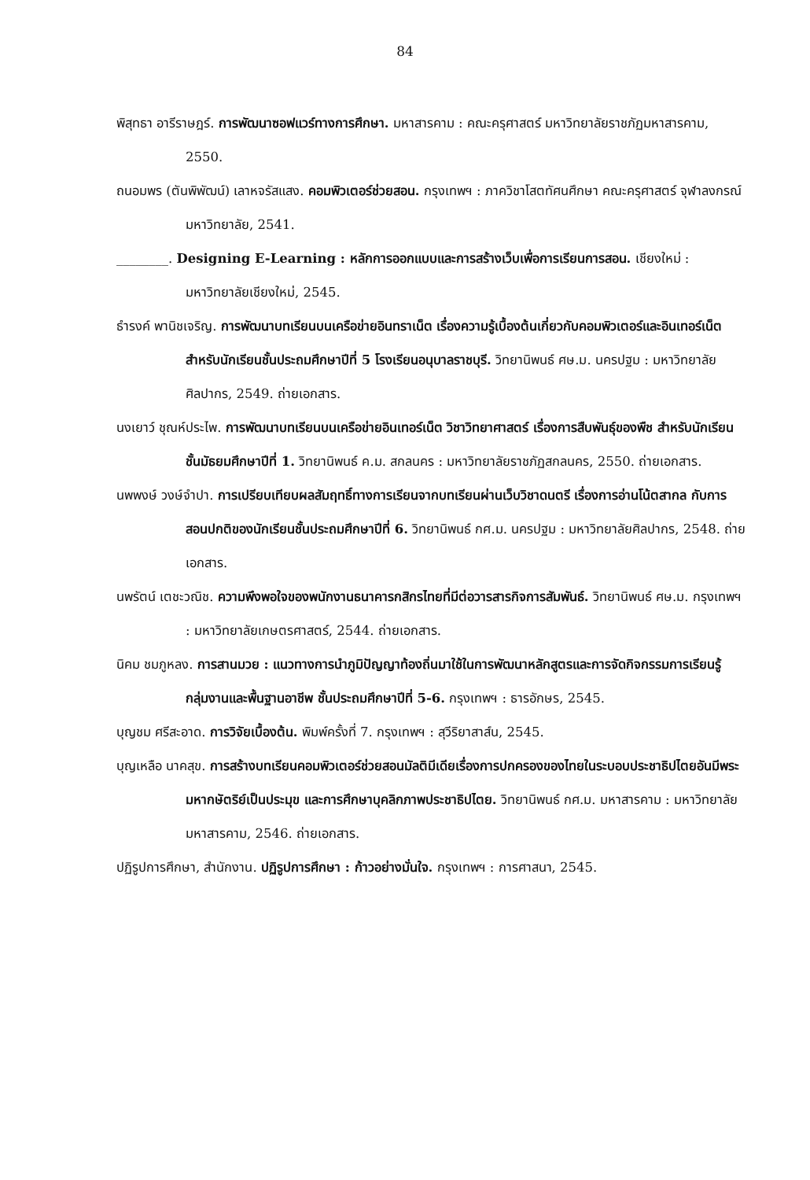84
พิสุทธา อารีราษฎร์. การพัฒนาซอฟแวร์ทางการศึกษา. มหาสารคาม : คณะครุศาสตร์ มหาวิทยาลัยราชภัฏมหาสารคาม, 2550.
ถนอมพร (ตันพิพัฒน์) เลาหจรัสแสง. คอมพิวเตอร์ช่วยสอน. กรุงเทพฯ : ภาควิชาโสตทัศนศึกษา คณะครุศาสตร์ จุฬาลงกรณ์มหาวิทยาลัย, 2541.
________. Designing E-Learning : หลักการออกแบบและการสร้างเว็บเพื่อการเรียนการสอน. เชียงใหม่ : มหาวิทยาลัยเชียงใหม่, 2545.
ธำรงค์ พานิชเจริญ. การพัฒนาบทเรียนบนเครือข่ายอินทราเน็ต เรื่องความรู้เบื้องต้นเกี่ยวกับคอมพิวเตอร์และอินเทอร์เน็ต สำหรับนักเรียนชั้นประถมศึกษาปีที่ 5 โรงเรียนอนุบาลราชบุรี. วิทยานิพนธ์ ศษ.ม. นครปฐม : มหาวิทยาลัยศิลปากร, 2549. ถ่ายเอกสาร.
นงเยาว์ ชุณห์ประไพ. การพัฒนาบทเรียนบนเครือข่ายอินเทอร์เน็ต วิชาวิทยาศาสตร์ เรื่องการสืบพันธุ์ของพืช สำหรับนักเรียนชั้นมัธยมศึกษาปีที่ 1. วิทยานิพนธ์ ค.ม. สกลนคร : มหาวิทยาลัยราชภัฏสกลนคร, 2550. ถ่ายเอกสาร.
นพพงษ์ วงษ์จำปา. การเปรียบเทียบผลสัมฤทธิ์ทางการเรียนจากบทเรียนผ่านเว็บวิชาดนตรี เรื่องการอ่านโน้ตสากล กับการสอนปกติของนักเรียนชั้นประถมศึกษาปีที่ 6. วิทยานิพนธ์ กศ.ม. นครปฐม : มหาวิทยาลัยศิลปากร, 2548. ถ่ายเอกสาร.
นพรัตน์ เตชะวณิช. ความพึงพอใจของพนักงานธนาคารกสิกรไทยที่มีต่อวารสารกิจการสัมพันธ์. วิทยานิพนธ์ ศษ.ม. กรุงเทพฯ : มหาวิทยาลัยเกษตรศาสตร์, 2544. ถ่ายเอกสาร.
นิคม ชมภูหลง. การสานมวย : แนวทางการนำภูมิปัญญาท้องถิ่นมาใช้ในการพัฒนาหลักสูตรและการจัดกิจกรรมการเรียนรู้ กลุ่มงานและพื้นฐานอาชีพ ชั้นประถมศึกษาปีที่ 5-6. กรุงเทพฯ : ธารอักษร, 2545.
บุญชม ศรีสะอาด. การวิจัยเบื้องต้น. พิมพ์ครั้งที่ 7. กรุงเทพฯ : สุวีริยาสาส์น, 2545.
บุญเหลือ นาคสุข. การสร้างบทเรียนคอมพิวเตอร์ช่วยสอนมัลติมีเดียเรื่องการปกครองของไทยในระบอบประชาธิปไตยอันมีพระมหากษัตริย์เป็นประมุข และการศึกษาบุคลิกภาพประชาธิปไตย. วิทยานิพนธ์ กศ.ม. มหาสารคาม : มหาวิทยาลัยมหาสารคาม, 2546. ถ่ายเอกสาร.
ปฏิรูปการศึกษา, สำนักงาน. ปฏิรูปการศึกษา : ก้าวอย่างมั่นใจ. กรุงเทพฯ : การศาสนา, 2545.